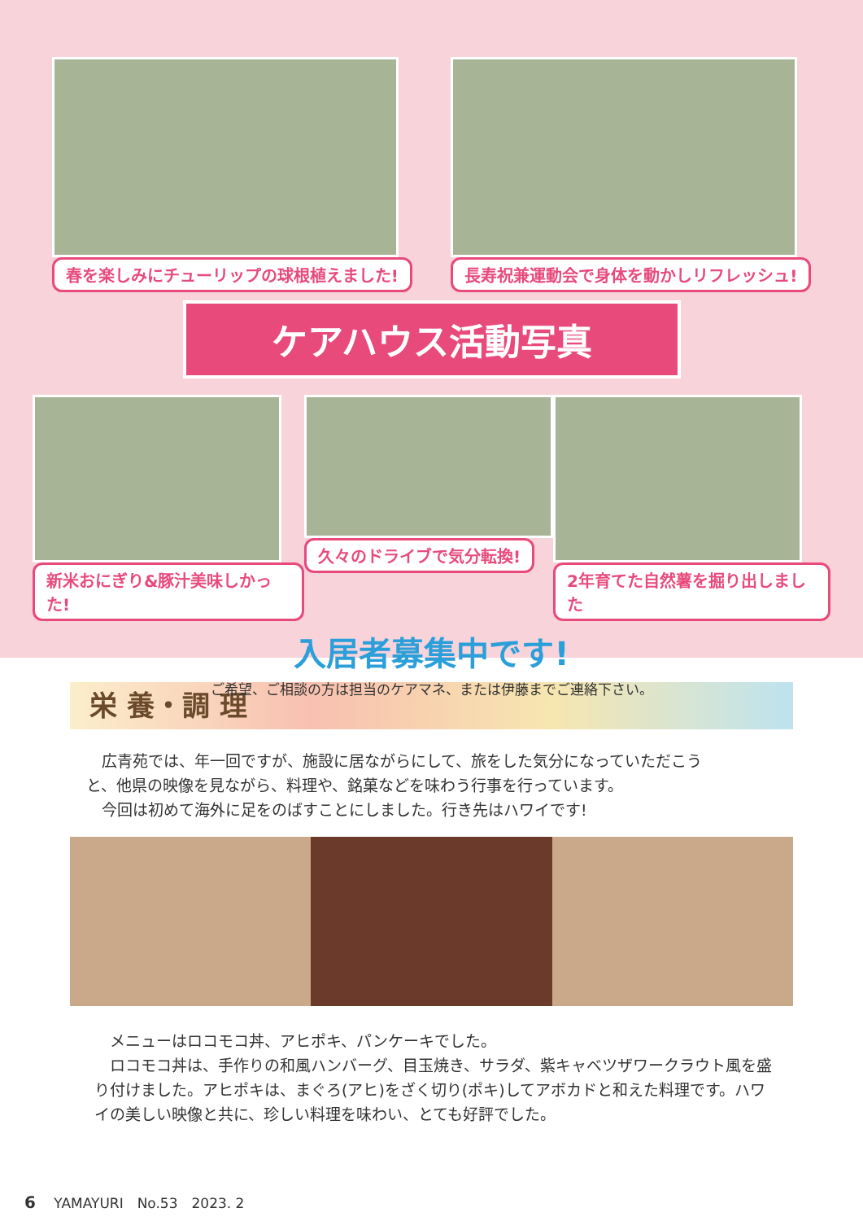春を楽しみにチューリップの球根植えました!
長寿祝兼運動会で身体を動かしリフレッシュ!
ケアハウス活動写真
新米おにぎり&豚汁美味しかった! 久々のドライブで気分転換! 2年育てた自然薯を掘り出しました
入居者募集中です!
ご希望、ご相談の方は担当のケアマネ、または伊藤までご連絡下さい。
栄 養・調 理
　広青苑では、年一回ですが、施設に居ながらにして、旅をした気分になっていただこうと、他県の映像を見ながら、料理や、銘菓などを味わう行事を行っています。
　今回は初めて海外に足をのばすことにしました。行き先はハワイです!
　メニューはロコモコ丼、アヒポキ、パンケーキでした。
　ロコモコ丼は、手作りの和風ハンバーグ、目玉焼き、サラダ、紫キャベツザワークラウト風を盛り付けました。アヒポキは、まぐろ(アヒ)をざく切り(ポキ)してアボカドと和えた料理です。ハワイの美しい映像と共に、珍しい料理を味わい、とても好評でした。
6　 YAMAYURI　No.53　2023. 2